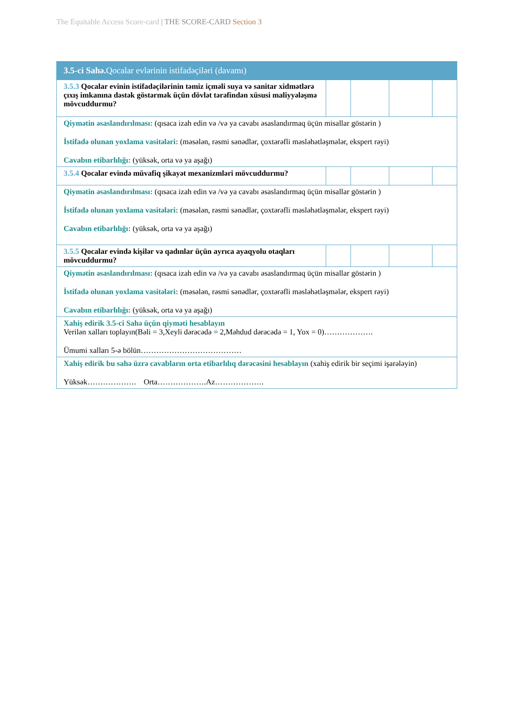The Equitable Access Score-card | THE SCORE-CARD Section 3
| 3.5-ci Sahə. Qocalar evlərinin istifadəçiləri (davamı) | | | | |
| 3.5.3 Qocalar evinin istifadəçilərinin təmiz içməli suya və sanitar xidmətlərə çıxış imkanına dəstək göstərmək üçün dövlət tərəfindən xüsusi maliyyələşmə mövcuddurmu? | | | | |
| Qiymətin əsaslandırılması: (qısaca izah edin və /və ya cavabı əsaslandırmaq üçün misallar göstərin ) İstifadə olunan yoxlama vasitələri: (məsələn, rəsmi sənədlər, çoxtərəfli məsləhətləşmələr, ekspert rəyi) Cavabın etibarlılığı: (yüksək, orta və ya aşağı) | | | | |
| 3.5.4 Qocalar evində müvafiq şikayət mexanizmləri mövcuddurmu? | | | | |
| Qiymətin əsaslandırılması: (qısaca izah edin və /və ya cavabı əsaslandırmaq üçün misallar göstərin ) İstifadə olunan yoxlama vasitələri: (məsələn, rəsmi sənədlər, çoxtərəfli məsləhətləşmələr, ekspert rəyi) Cavabın etibarlılığı: (yüksək, orta və ya aşağı) | | | | |
| 3.5.5 Qocalar evində kişilər və qadınlar üçün ayrıca ayaqyolu otaqları mövcuddurmu? | | | | |
| Qiymətin əsaslandırılması: (qısaca izah edin və /və ya cavabı əsaslandırmaq üçün misallar göstərin ) İstifadə olunan yoxlama vasitələri: (məsələn, rəsmi sənədlər, çoxtərəfli məsləhətləşmələr, ekspert rəyi) Cavabın etibarlılığı: (yüksək, orta və ya aşağı) | | | | |
| Xahiş edirik 3.5-ci Sahə üçün qiyməti hesablayın Verilən xalları toplayın(Bəli = 3,Xeyli dərəcədə = 2,Məhdud dərəcədə = 1, Yox = 0)………………. Ümumi xalları 5-ə bölün………………………………… | | | | |
| Xahiş edirik bu sahə üzrə cavabların orta etibarlılıq dərəcəsini hesablayın (xahiş edirik bir seçimi işarələyin) Yüksək………………. Orta……………….Az………………. | | | | |